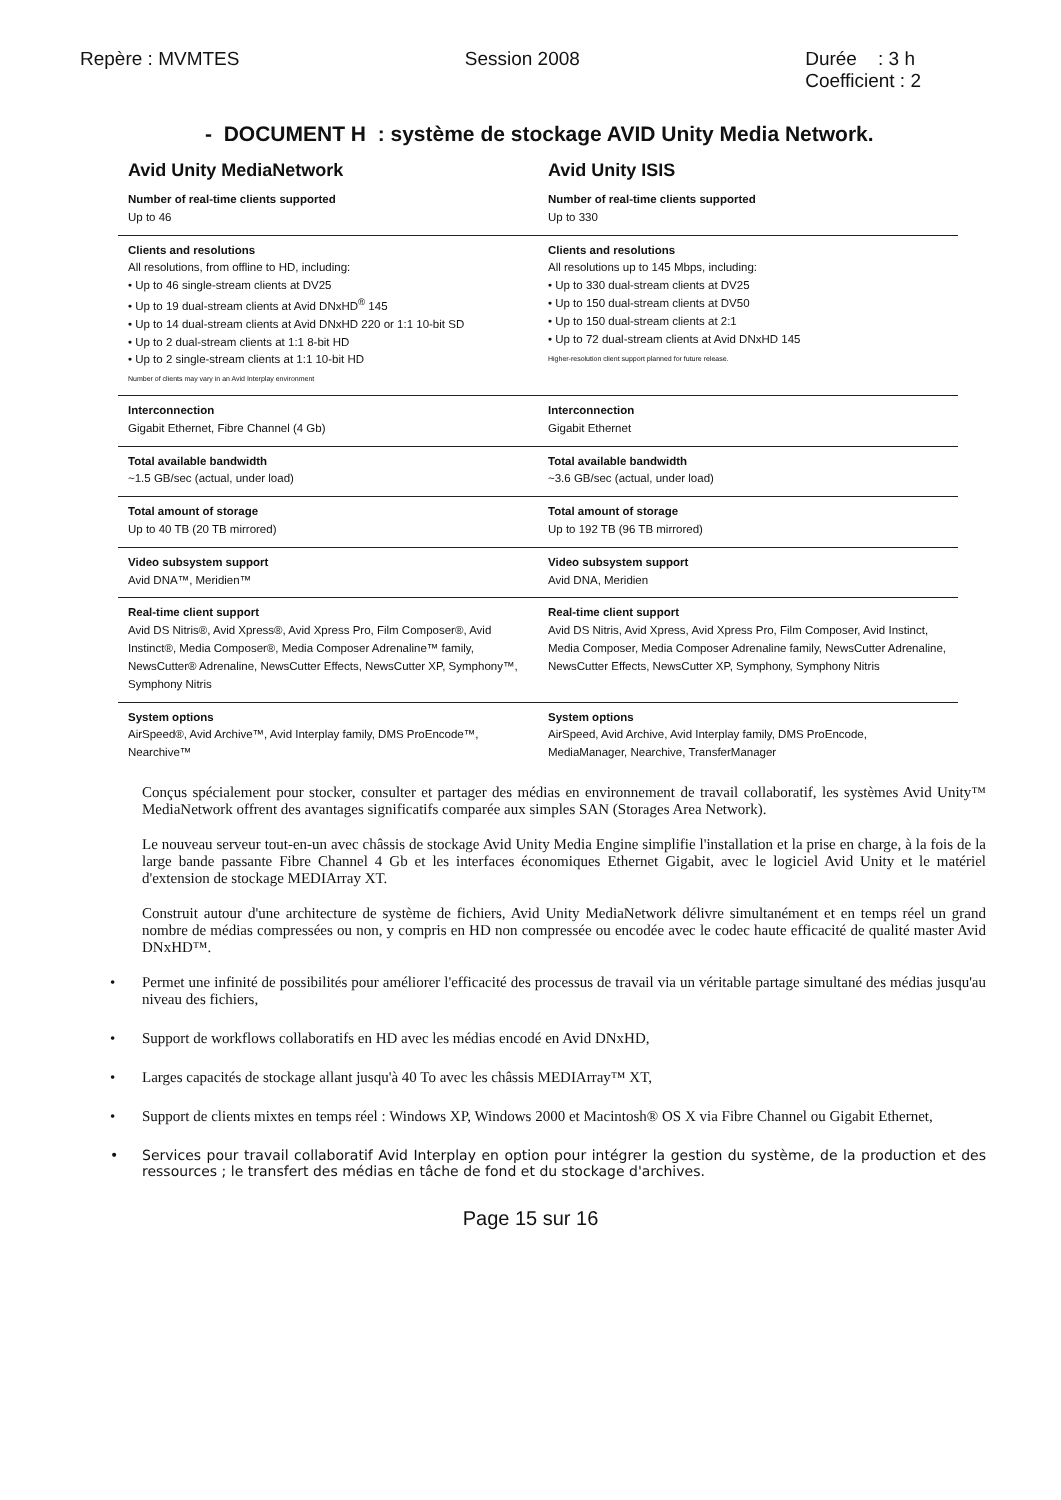Repère : MVMTES Session 2008 Durée : 3 h
Coefficient : 2
- DOCUMENT H : système de stockage AVID Unity Media Network.
| Avid Unity MediaNetwork | Avid Unity ISIS |
| --- | --- |
| Number of real-time clients supported Up to 46 | Number of real-time clients supported Up to 330 |
| Clients and resolutions All resolutions, from offline to HD, including: • Up to 46 single-stream clients at DV25 • Up to 19 dual-stream clients at Avid DNxHD<sup>®</sup> 145 • Up to 14 dual-stream clients at Avid DNxHD 220 or 1:1 10-bit SD • Up to 2 dual-stream clients at 1:1 8-bit HD • Up to 2 single-stream clients at 1:1 10-bit HD Number of clients may vary in an Avid Interplay environment | Clients and resolutions All resolutions up to 145 Mbps, including: • Up to 330 dual-stream clients at DV25 • Up to 150 dual-stream clients at DV50 • Up to 150 dual-stream clients at 2:1 • Up to 72 dual-stream clients at Avid DNxHD 145 Higher-resolution client support planned for future release. |
| Interconnection Gigabit Ethernet, Fibre Channel (4 Gb) | Interconnection Gigabit Ethernet |
| Total available bandwidth ~1.5 GB/sec (actual, under load) | Total available bandwidth ~3.6 GB/sec (actual, under load) |
| Total amount of storage Up to 40 TB (20 TB mirrored) | Total amount of storage Up to 192 TB (96 TB mirrored) |
| Video subsystem support Avid DNA™, Meridien™ | Video subsystem support Avid DNA, Meridien |
| Real-time client support Avid DS Nitris®, Avid Xpress®, Avid Xpress Pro, Film Composer®, Avid Instinct®, Media Composer®, Media Composer Adrenaline™ family, NewsCutter® Adrenaline, NewsCutter Effects, NewsCutter XP, Symphony™, Symphony Nitris | Real-time client support Avid DS Nitris, Avid Xpress, Avid Xpress Pro, Film Composer, Avid Instinct, Media Composer, Media Composer Adrenaline family, NewsCutter Adrenaline, NewsCutter Effects, NewsCutter XP, Symphony, Symphony Nitris |
| System options AirSpeed®, Avid Archive™, Avid Interplay family, DMS ProEncode™, Nearchive™ | System options AirSpeed, Avid Archive, Avid Interplay family, DMS ProEncode, MediaManager, Nearchive, TransferManager |
Conçus spécialement pour stocker, consulter et partager des médias en environnement de travail collaboratif, les systèmes Avid Unity™ MediaNetwork offrent des avantages significatifs comparée aux simples SAN (Storages Area Network).
Le nouveau serveur tout-en-un avec châssis de stockage Avid Unity Media Engine simplifie l'installation et la prise en charge, à la fois de la large bande passante Fibre Channel 4 Gb et les interfaces économiques Ethernet Gigabit, avec le logiciel Avid Unity et le matériel d'extension de stockage MEDIArray XT.
Construit autour d'une architecture de système de fichiers, Avid Unity MediaNetwork délivre simultanément et en temps réel un grand nombre de médias compressées ou non, y compris en HD non compressée ou encodée avec le codec haute efficacité de qualité master Avid DNxHD™.
• Permet une infinité de possibilités pour améliorer l'efficacité des processus de travail via un véritable partage simultané des médias jusqu'au niveau des fichiers,
• Support de workflows collaboratifs en HD avec les médias encodé en Avid DNxHD,
• Larges capacités de stockage allant jusqu'à 40 To avec les châssis MEDIArray™ XT,
• Support de clients mixtes en temps réel : Windows XP, Windows 2000 et Macintosh® OS X via Fibre Channel ou Gigabit Ethernet,
• Services pour travail collaboratif Avid Interplay en option pour intégrer la gestion du système, de la production et des ressources ; le transfert des médias en tâche de fond et du stockage d'archives.
Page 15 sur 16